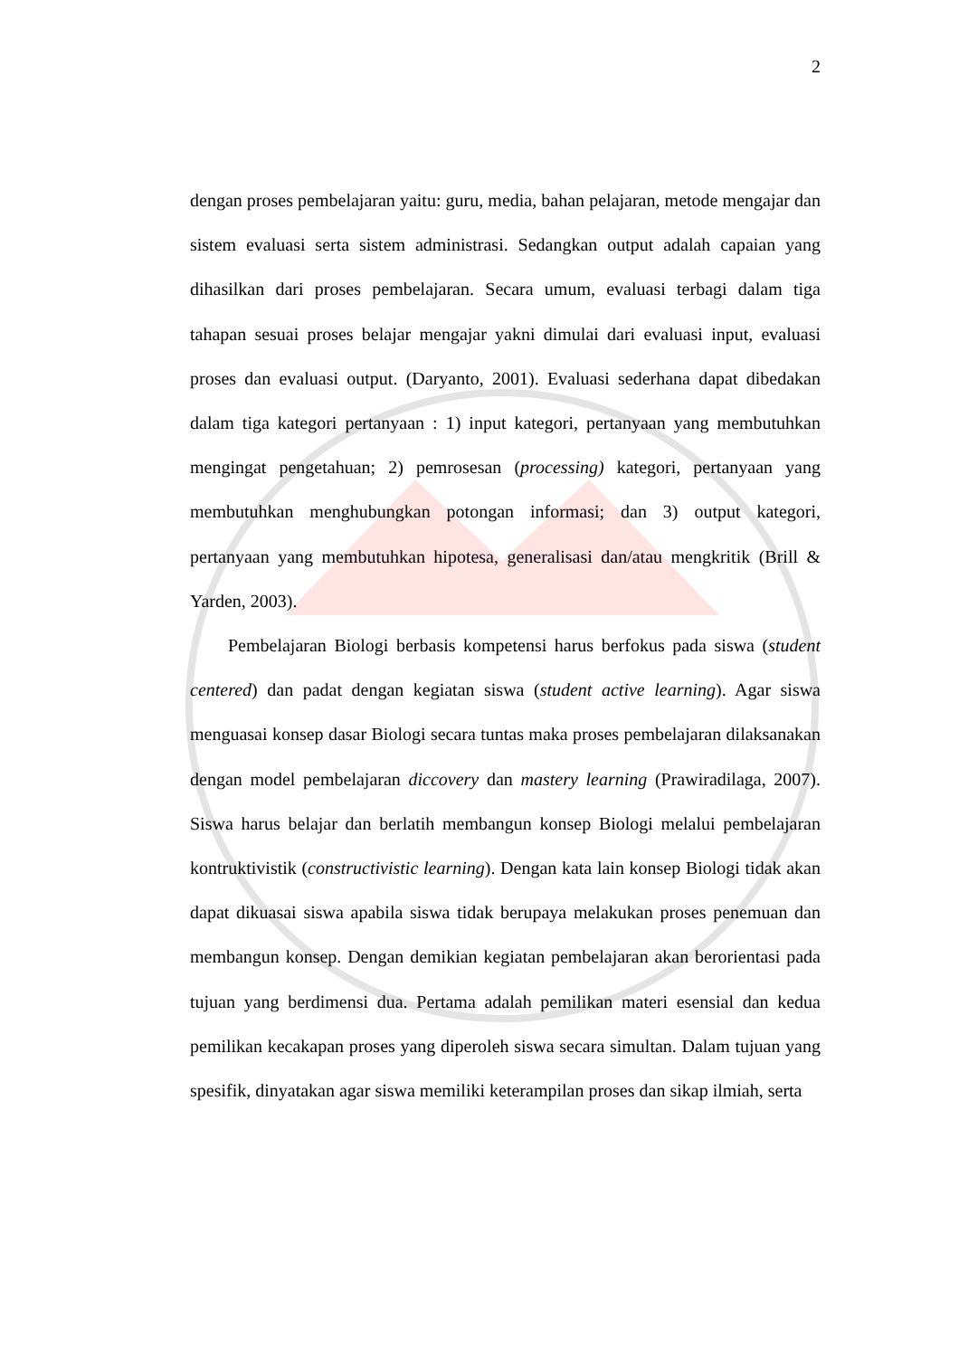2
dengan proses pembelajaran yaitu: guru, media, bahan pelajaran, metode mengajar dan sistem evaluasi serta sistem administrasi. Sedangkan output adalah capaian yang dihasilkan dari proses pembelajaran. Secara umum, evaluasi terbagi dalam tiga tahapan sesuai proses belajar mengajar yakni dimulai dari evaluasi input, evaluasi proses dan evaluasi output. (Daryanto, 2001). Evaluasi sederhana dapat dibedakan dalam tiga kategori pertanyaan : 1) input kategori, pertanyaan yang membutuhkan mengingat pengetahuan; 2) pemrosesan (processing) kategori, pertanyaan yang membutuhkan menghubungkan potongan informasi; dan 3) output kategori, pertanyaan yang membutuhkan hipotesa, generalisasi dan/atau mengkritik (Brill & Yarden, 2003).
Pembelajaran Biologi berbasis kompetensi harus berfokus pada siswa (student centered) dan padat dengan kegiatan siswa (student active learning). Agar siswa menguasai konsep dasar Biologi secara tuntas maka proses pembelajaran dilaksanakan dengan model pembelajaran diccovery dan mastery learning (Prawiradilaga, 2007). Siswa harus belajar dan berlatih membangun konsep Biologi melalui pembelajaran kontruktivistik (constructivistic learning). Dengan kata lain konsep Biologi tidak akan dapat dikuasai siswa apabila siswa tidak berupaya melakukan proses penemuan dan membangun konsep. Dengan demikian kegiatan pembelajaran akan berorientasi pada tujuan yang berdimensi dua. Pertama adalah pemilikan materi esensial dan kedua pemilikan kecakapan proses yang diperoleh siswa secara simultan. Dalam tujuan yang spesifik, dinyatakan agar siswa memiliki keterampilan proses dan sikap ilmiah, serta